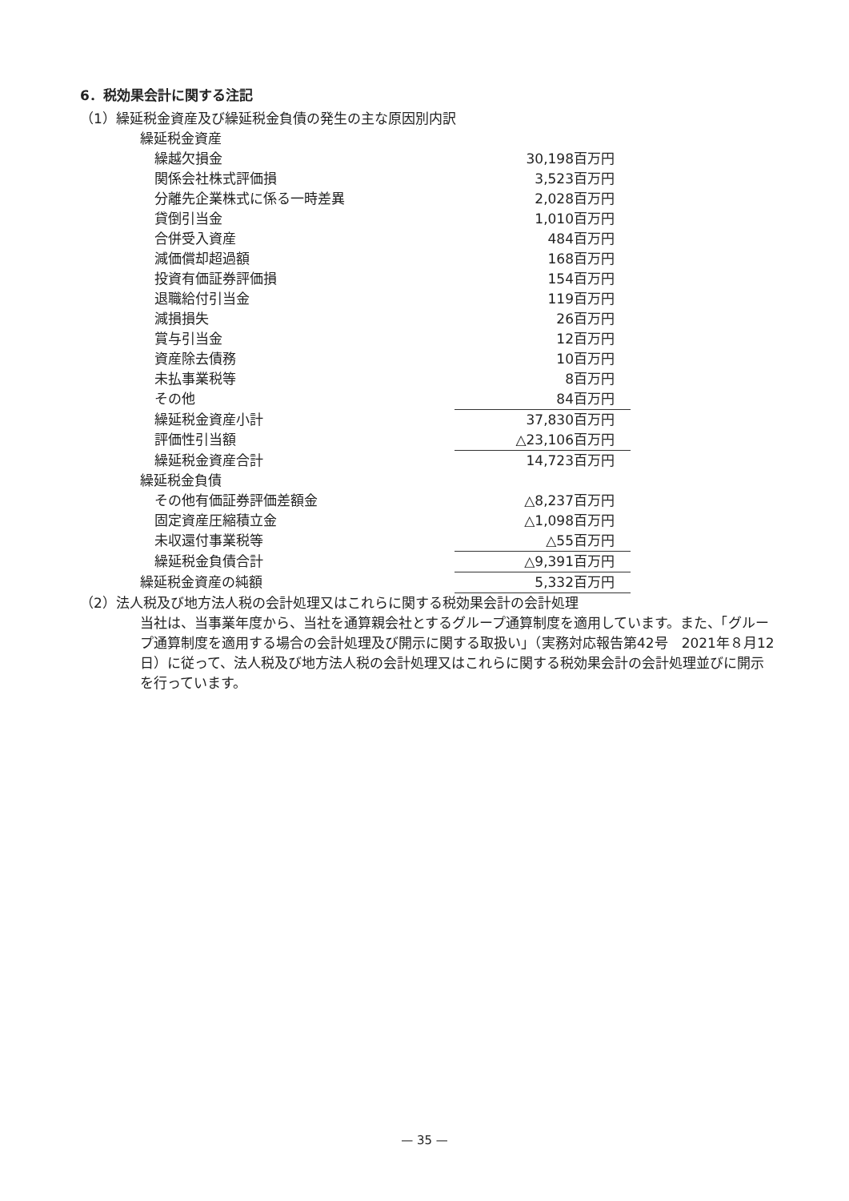6．税効果会計に関する注記
（1）繰延税金資産及び繰延税金負債の発生の主な原因別内訳
| 繰延税金資産 | |
| 繰越欠損金 | 30,198百万円 |
| 関係会社株式評価損 | 3,523百万円 |
| 分離先企業株式に係る一時差異 | 2,028百万円 |
| 貸倒引当金 | 1,010百万円 |
| 合併受入資産 | 484百万円 |
| 減価償却超過額 | 168百万円 |
| 投資有価証券評価損 | 154百万円 |
| 退職給付引当金 | 119百万円 |
| 減損損失 | 26百万円 |
| 賞与引当金 | 12百万円 |
| 資産除去債務 | 10百万円 |
| 未払事業税等 | 8百万円 |
| その他 | 84百万円 |
| 繰延税金資産小計 | 37,830百万円 |
| 評価性引当額 | △23,106百万円 |
| 繰延税金資産合計 | 14,723百万円 |
| 繰延税金負債 | |
| その他有価証券評価差額金 | △8,237百万円 |
| 固定資産圧縮積立金 | △1,098百万円 |
| 未収還付事業税等 | △55百万円 |
| 繰延税金負債合計 | △9,391百万円 |
| 繰延税金資産の純額 | 5,332百万円 |
（2）法人税及び地方法人税の会計処理又はこれらに関する税効果会計の会計処理
当社は、当事業年度から、当社を通算親会社とするグループ通算制度を適用しています。また、「グループ通算制度を適用する場合の会計処理及び開示に関する取扱い」（実務対応報告第42号　2021年８月12日）に従って、法人税及び地方法人税の会計処理又はこれらに関する税効果会計の会計処理並びに開示を行っています。
— 35 —